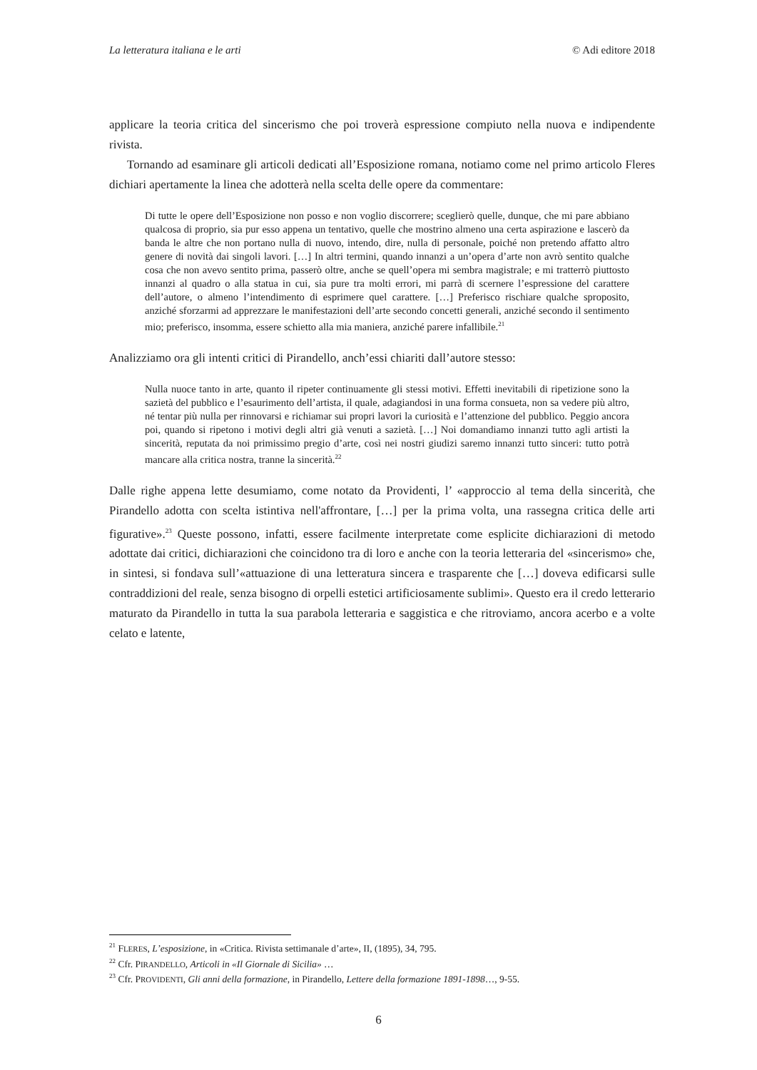La letteratura italiana e le arti © Adi editore 2018
applicare la teoria critica del sincerismo che poi troverà espressione compiuto nella nuova e indipendente rivista.
Tornando ad esaminare gli articoli dedicati all’Esposizione romana, notiamo come nel primo articolo Fleres dichiari apertamente la linea che adotterà nella scelta delle opere da commentare:
Di tutte le opere dell’Esposizione non posso e non voglio discorrere; sceglierò quelle, dunque, che mi pare abbiano qualcosa di proprio, sia pur esso appena un tentativo, quelle che mostrino almeno una certa aspirazione e lascerò da banda le altre che non portano nulla di nuovo, intendo, dire, nulla di personale, poiché non pretendo affatto altro genere di novità dai singoli lavori. […] In altri termini, quando innanzi a un’opera d’arte non avrò sentito qualche cosa che non avevo sentito prima, passerò oltre, anche se quell’opera mi sembra magistrale; e mi tratterrò piuttosto innanzi al quadro o alla statua in cui, sia pure tra molti errori, mi parrà di scernere l’espressione del carattere dell’autore, o almeno l’intendimento di esprimere quel carattere. […] Preferisco rischiare qualche sproposito, anziché sforzarmi ad apprezzare le manifestazioni dell’arte secondo concetti generali, anziché secondo il sentimento mio; preferisco, insomma, essere schietto alla mia maniera, anziché parere infallibile.<sup>21</sup>
Analizziamo ora gli intenti critici di Pirandello, anch’essi chiariti dall’autore stesso:
Nulla nuoce tanto in arte, quanto il ripeter continuamente gli stessi motivi. Effetti inevitabili di ripetizione sono la sazietà del pubblico e l’esaurimento dell’artista, il quale, adagiandosi in una forma consueta, non sa vedere più altro, né tentar più nulla per rinnovarsi e richiamar sui propri lavori la curiosità e l’attenzione del pubblico. Peggio ancora poi, quando si ripetono i motivi degli altri già venuti a sazietà. […] Noi domandiamo innanzi tutto agli artisti la sincerità, reputata da noi primissimo pregio d’arte, così nei nostri giudizi saremo innanzi tutto sinceri: tutto potrà mancare alla critica nostra, tranne la sincerità.<sup>22</sup>
Dalle righe appena lette desumiamo, come notato da Providenti, l’ «approccio al tema della sincerità, che Pirandello adotta con scelta istintiva nell'affrontare, […] per la prima volta, una rassegna critica delle arti figurative».<sup>23</sup> Queste possono, infatti, essere facilmente interpretate come esplicite dichiarazioni di metodo adottate dai critici, dichiarazioni che coincidono tra di loro e anche con la teoria letteraria del «sincerismo» che, in sintesi, si fondava sull’«attuazione di una letteratura sincera e trasparente che […] doveva edificarsi sulle contraddizioni del reale, senza bisogno di orpelli estetici artificiosamente sublimi». Questo era il credo letterario maturato da Pirandello in tutta la sua parabola letteraria e saggistica e che ritroviamo, ancora acerbo e a volte celato e latente,
<sup>21</sup> FLERES, L’esposizione, in «Critica. Rivista settimanale d’arte», II, (1895), 34, 795.
<sup>22</sup> Cfr. PIRANDELLO, Articoli in «Il Giornale di Sicilia» …
<sup>23</sup> Cfr. PROVIDENTI, Gli anni della formazione, in Pirandello, Lettere della formazione 1891-1898…, 9-55.
6